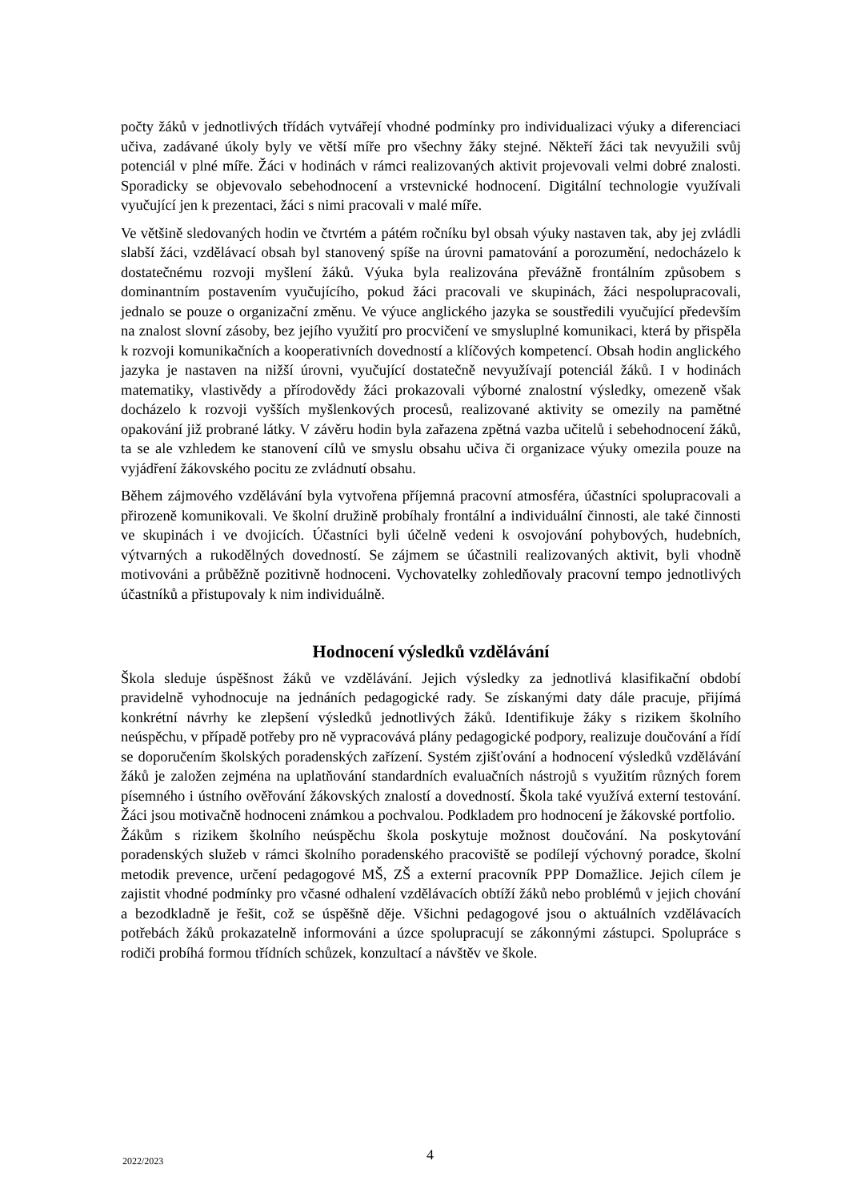počty žáků v jednotlivých třídách vytvářejí vhodné podmínky pro individualizaci výuky a diferenciaci učiva, zadávané úkoly byly ve větší míře pro všechny žáky stejné. Někteří žáci tak nevyužili svůj potenciál v plné míře. Žáci v hodinách v rámci realizovaných aktivit projevovali velmi dobré znalosti. Sporadicky se objevovalo sebehodnocení a vrstevnické hodnocení. Digitální technologie využívali vyučující jen k prezentaci, žáci s nimi pracovali v malé míře.
Ve většině sledovaných hodin ve čtvrtém a pátém ročníku byl obsah výuky nastaven tak, aby jej zvládli slabší žáci, vzdělávací obsah byl stanovený spíše na úrovni pamatování a porozumění, nedocházelo k dostatečnému rozvoji myšlení žáků. Výuka byla realizována převážně frontálním způsobem s dominantním postavením vyučujícího, pokud žáci pracovali ve skupinách, žáci nespolupracovali, jednalo se pouze o organizační změnu. Ve výuce anglického jazyka se soustředili vyučující především na znalost slovní zásoby, bez jejího využití pro procvičení ve smysluplné komunikaci, která by přispěla k rozvoji komunikačních a kooperativních dovedností a klíčových kompetencí. Obsah hodin anglického jazyka je nastaven na nižší úrovni, vyučující dostatečně nevyužívají potenciál žáků. I v hodinách matematiky, vlastivědy a přírodovědy žáci prokazovali výborné znalostní výsledky, omezeně však docházelo k rozvoji vyšších myšlenkových procesů, realizované aktivity se omezily na pamětné opakování již probrané látky. V závěru hodin byla zařazena zpětná vazba učitelů i sebehodnocení žáků, ta se ale vzhledem ke stanovení cílů ve smyslu obsahu učiva či organizace výuky omezila pouze na vyjádření žákovského pocitu ze zvládnutí obsahu.
Během zájmového vzdělávání byla vytvořena příjemná pracovní atmosféra, účastníci spolupracovali a přirozeně komunikovali. Ve školní družině probíhaly frontální a individuální činnosti, ale také činnosti ve skupinách i ve dvojicích. Účastníci byli účelně vedeni k osvojování pohybových, hudebních, výtvarných a rukodělných dovedností. Se zájmem se účastnili realizovaných aktivit, byli vhodně motivováni a průběžně pozitivně hodnoceni. Vychovatelky zohledňovaly pracovní tempo jednotlivých účastníků a přistupovaly k nim individuálně.
Hodnocení výsledků vzdělávání
Škola sleduje úspěšnost žáků ve vzdělávání. Jejich výsledky za jednotlivá klasifikační období pravidelně vyhodnocuje na jednáních pedagogické rady. Se získanými daty dále pracuje, přijímá konkrétní návrhy ke zlepšení výsledků jednotlivých žáků. Identifikuje žáky s rizikem školního neúspěchu, v případě potřeby pro ně vypracovává plány pedagogické podpory, realizuje doučování a řídí se doporučením školských poradenských zařízení. Systém zjišťování a hodnocení výsledků vzdělávání žáků je založen zejména na uplatňování standardních evaluačních nástrojů s využitím různých forem písemného i ústního ověřování žákovských znalostí a dovedností. Škola také využívá externí testování. Žáci jsou motivačně hodnoceni známkou a pochvalou. Podkladem pro hodnocení je žákovské portfolio.
Žákům s rizikem školního neúspěchu škola poskytuje možnost doučování. Na poskytování poradenských služeb v rámci školního poradenského pracoviště se podílejí výchovný poradce, školní metodik prevence, určení pedagogové MŠ, ZŠ a externí pracovník PPP Domažlice. Jejich cílem je zajistit vhodné podmínky pro včasné odhalení vzdělávacích obtíží žáků nebo problémů v jejich chování a bezodkladně je řešit, což se úspěšně děje. Všichni pedagogové jsou o aktuálních vzdělávacích potřebách žáků prokazatelně informováni a úzce spolupracují se zákonnými zástupci. Spolupráce s rodiči probíhá formou třídních schůzek, konzultací a návštěv ve škole.
2022/2023 4